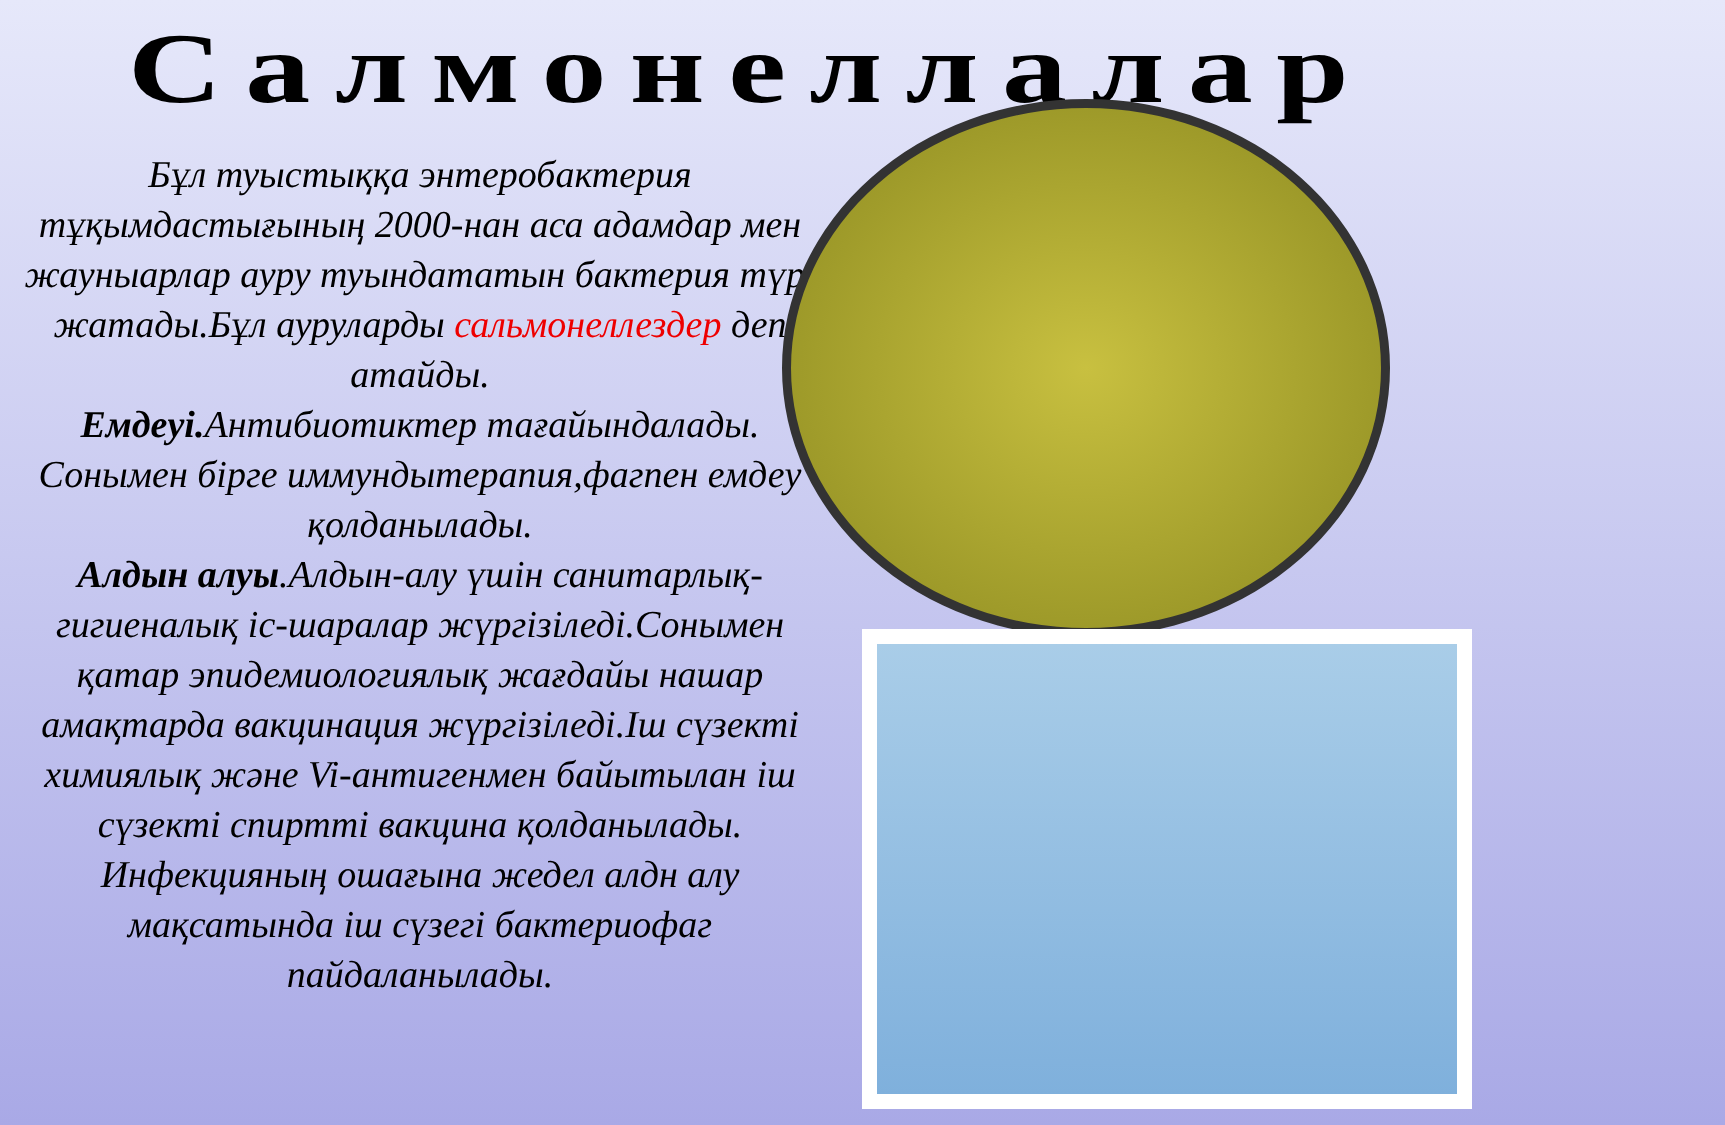Салмонеллалар
Бұл туыстыққа энтеробактерия тұқымдастығының 2000-нан аса адамдар мен жауныарлар ауру туындататын бактерия түрі жатады.Бұл ауруларды сальмонеллездер деп атайды.
Емдеуі. Антибиотиктер тағайындалады. Сонымен бірге иммундытерапия,фагпен емдеу қолданылады.
Алдын алуы.Алдын-алу үшін санитарлық-гигиеналық іс-шаралар жүргізіледі.Сонымен қатар эпидемиологиялық жағдайы нашар амақтарда вакцинация жүргізіледі.Іш сүзекті химиялық және Vi-антигенмен байытылан іш сүзекті спиртті вакцина қолданылады. Инфекцияның ошағына жедел алдн алу мақсатында іш сүзегі бактериофаг пайдаланылады.